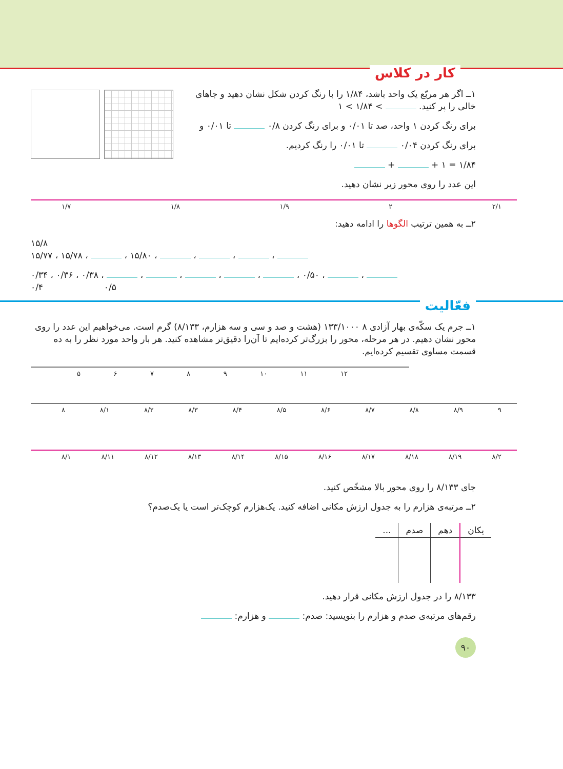کار در کلاس
۱ــ اگر هر مربّع یک واحد باشد، ۱/۸۴ را با رنگ کردن شکل نشان دهید و جاهای خالی را پر کنید. > ۱/۸۴ > ۱
برای رنگ کردن ۱ واحد، صد تا ۰/۰۱ و برای رنگ کردن ۰/۸ تا ۰/۰۱ و
برای رنگ کردن ۰/۰۴ تا ۰/۰۱ را رنگ کردیم.
۱/۸۴ = ۱ + +
این عدد را روی محور زیر نشان دهید.
۱/۷ ۱/۸ ۱/۹ ۲ ۲/۱
۲ــ به همین ترتیب الگوها را ادامه دهید:
۱۵/۸
۱۵/۷۷ ، ۱۵/۷۸ ، ، ۱۵/۸۰ ، ، ، ،
۰/۳۴ ، ۰/۳۶ ، ۰/۳۸ ، ، ، ، ، ، ۰/۵۰ ، ،
۰/۴ ۰/۵
فعّالیت
۱ــ جرم یک سکّه‌ی بهار آزادی ۸ ۱۳۳/۱۰۰۰ (هشت و صد و سی و سه هزارم، ۸/۱۳۳) گرم است. می‌خواهیم این عدد را روی محور نشان دهیم. در هر مرحله، محور را بزرگ‌تر کرده‌ایم تا آن‌را دقیق‌تر مشاهده کنید. هر بار واحد مورد نظر را به ده قسمت مساوی تقسیم کرده‌ایم.
۵۶۷۸۹ ۱۰ ۱۱ ۱۲
۸ ۸/۱ ۸/۲ ۸/۳ ۸/۴ ۸/۵ ۸/۶ ۸/۷ ۸/۸ ۸/۹ ۹
۸/۱ ۸/۱۱ ۸/۱۲ ۸/۱۳ ۸/۱۴ ۸/۱۵ ۸/۱۶ ۸/۱۷ ۸/۱۸ ۸/۱۹ ۸/۲
جای ۸/۱۳۳ را روی محور بالا مشخّص کنید.
۲ــ مرتبه‌ی هزارم را به جدول ارزش مکانی اضافه کنید. یک‌هزارم کوچک‌تر است یا یک‌صدم؟
| یکان | دهم | صدم | ... |
| --- | --- | --- | --- |
۸/۱۳۳ را در جدول ارزش مکانی قرار دهید.
رقم‌های مرتبه‌ی صدم و هزارم را بنویسید: صدم: و هزارم:
۹۰